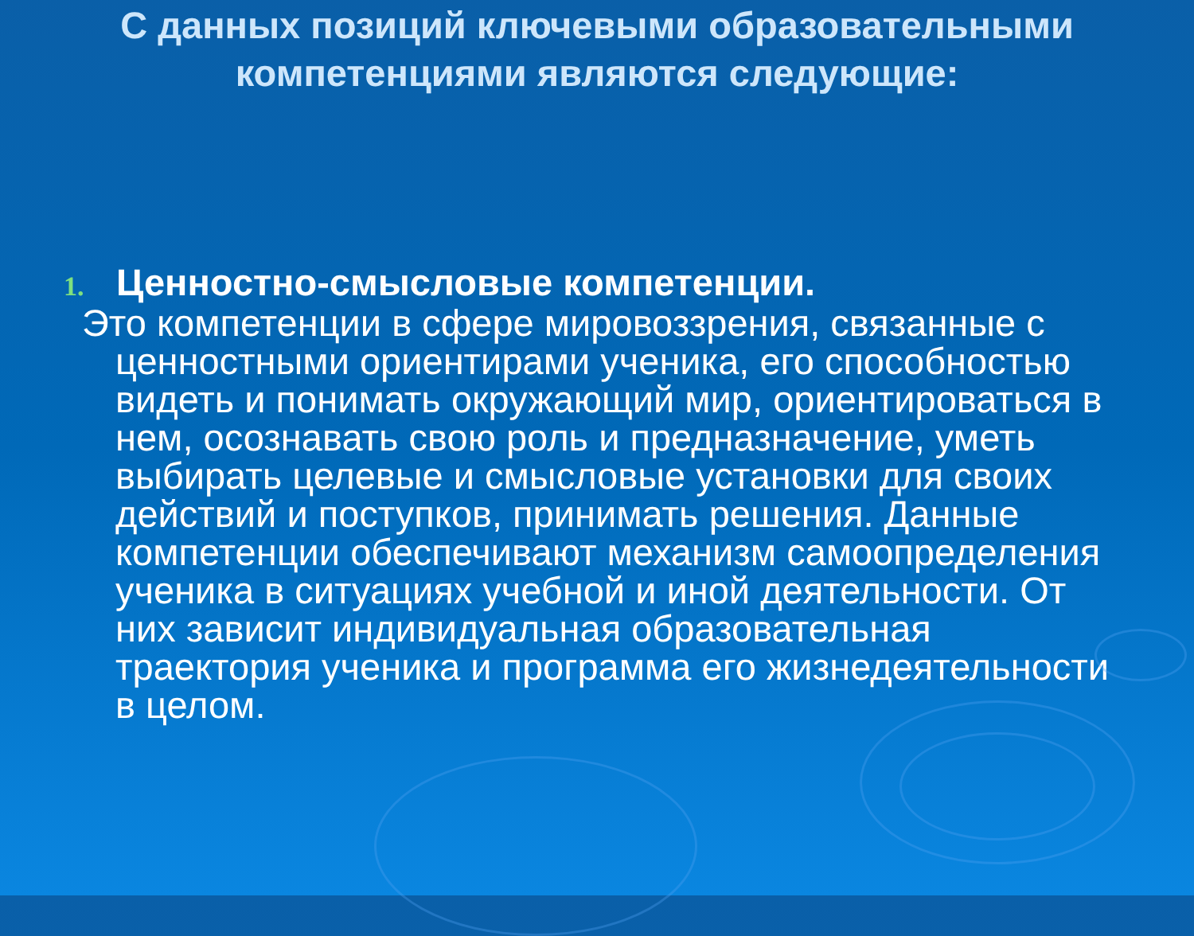С данных позиций ключевыми образовательными компетенциями являются следующие:
1. Ценностно-смысловые компетенции.
Это компетенции в сфере мировоззрения, связанные с ценностными ориентирами ученика, его способностью видеть и понимать окружающий мир, ориентироваться в нем, осознавать свою роль и предназначение, уметь выбирать целевые и смысловые установки для своих действий и поступков, принимать решения. Данные компетенции обеспечивают механизм самоопределения ученика в ситуациях учебной и иной деятельности. От них зависит индивидуальная образовательная траектория ученика и программа его жизнедеятельности в целом.